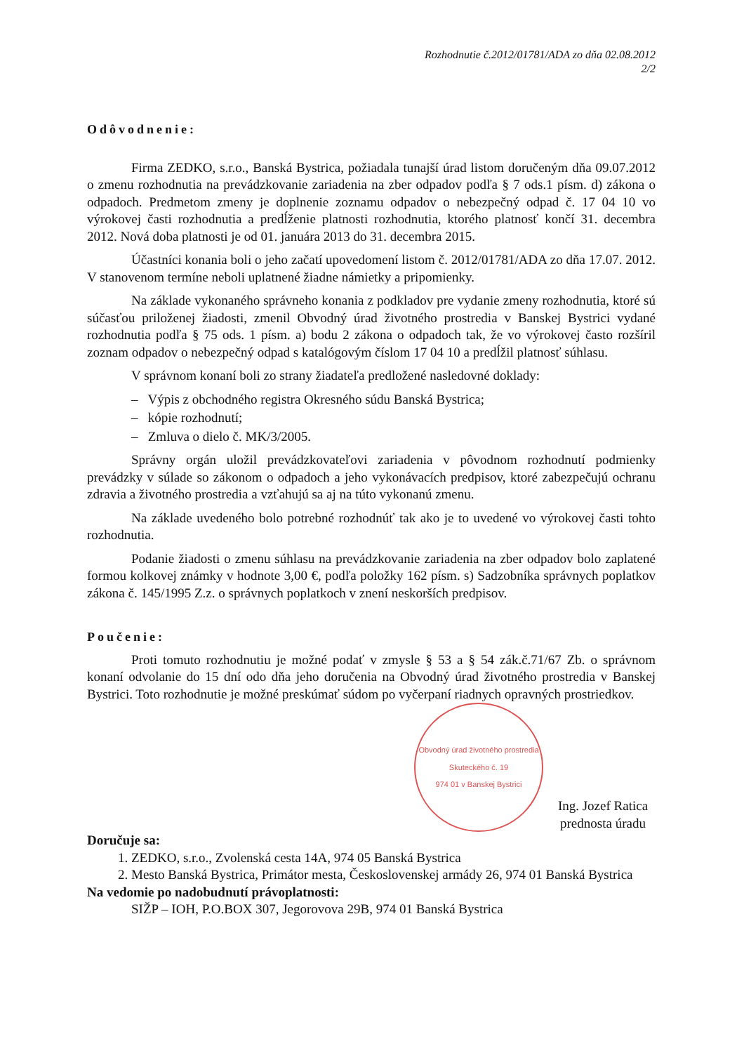Rozhodnutie č.2012/01781/ADA zo dňa 02.08.2012
2/2
Odôvodnenie:
Firma ZEDKO, s.r.o., Banská Bystrica, požiadala tunajší úrad listom doručeným dňa 09.07.2012 o zmenu rozhodnutia na prevádzkovanie zariadenia na zber odpadov podľa § 7 ods.1 písm. d) zákona o odpadoch. Predmetom zmeny je doplnenie zoznamu odpadov o nebezpečný odpad č. 17 04 10 vo výrokovej časti rozhodnutia a predĺženie platnosti rozhodnutia, ktorého platnosť končí 31. decembra 2012. Nová doba platnosti je od 01. januára 2013 do 31. decembra 2015.
Účastníci konania boli o jeho začatí upovedomení listom č. 2012/01781/ADA zo dňa 17.07. 2012. V stanovenom termíne neboli uplatnené žiadne námietky a pripomienky.
Na základe vykonaného správneho konania z podkladov pre vydanie zmeny rozhodnutia, ktoré sú súčasťou priloženej žiadosti, zmenil Obvodný úrad životného prostredia v Banskej Bystrici vydané rozhodnutia podľa § 75 ods. 1 písm. a) bodu 2 zákona o odpadoch tak, že vo výrokovej často rozšíril zoznam odpadov o nebezpečný odpad s katalógovým číslom 17 04 10 a predĺžil platnosť súhlasu.
V správnom konaní boli zo strany žiadateľa predložené nasledovné doklady:
– Výpis z obchodného registra Okresného súdu Banská Bystrica;
– kópie rozhodnutí;
– Zmluva o dielo č. MK/3/2005.
Správny orgán uložil prevádzkovateľovi zariadenia v pôvodnom rozhodnutí podmienky prevádzky v súlade so zákonom o odpadoch a jeho vykonávacích predpisov, ktoré zabezpečujú ochranu zdravia a životného prostredia a vzťahujú sa aj na túto vykonanú zmenu.
Na základe uvedeného bolo potrebné rozhodnúť tak ako je to uvedené vo výrokovej časti tohto rozhodnutia.
Podanie žiadosti o zmenu súhlasu na prevádzkovanie zariadenia na zber odpadov bolo zaplatené formou kolkovej známky v hodnote 3,00 €, podľa položky 162 písm. s) Sadzobníka správnych poplatkov zákona č. 145/1995 Z.z. o správnych poplatkoch v znení neskorších predpisov.
Poučenie:
Proti tomuto rozhodnutiu je možné podať v zmysle § 53 a § 54 zák.č.71/67 Zb. o správnom konaní odvolanie do 15 dní odo dňa jeho doručenia na Obvodný úrad životného prostredia v Banskej Bystrici. Toto rozhodnutie je možné preskúmať súdom po vyčerpaní riadnych opravných prostriedkov.
Obvodný úrad životného prostredia
Skuteckého č. 19
974 01 v Banskej Bystrici
Ing. Jozef Ratica
prednosta úradu
Doručuje sa:
1. ZEDKO, s.r.o., Zvolenská cesta 14A, 974 05 Banská Bystrica
2. Mesto Banská Bystrica, Primátor mesta, Československej armády 26, 974 01 Banská Bystrica
Na vedomie po nadobudnutí právoplatnosti:
SIŽP – IOH, P.O.BOX 307, Jegorovova 29B, 974 01 Banská Bystrica